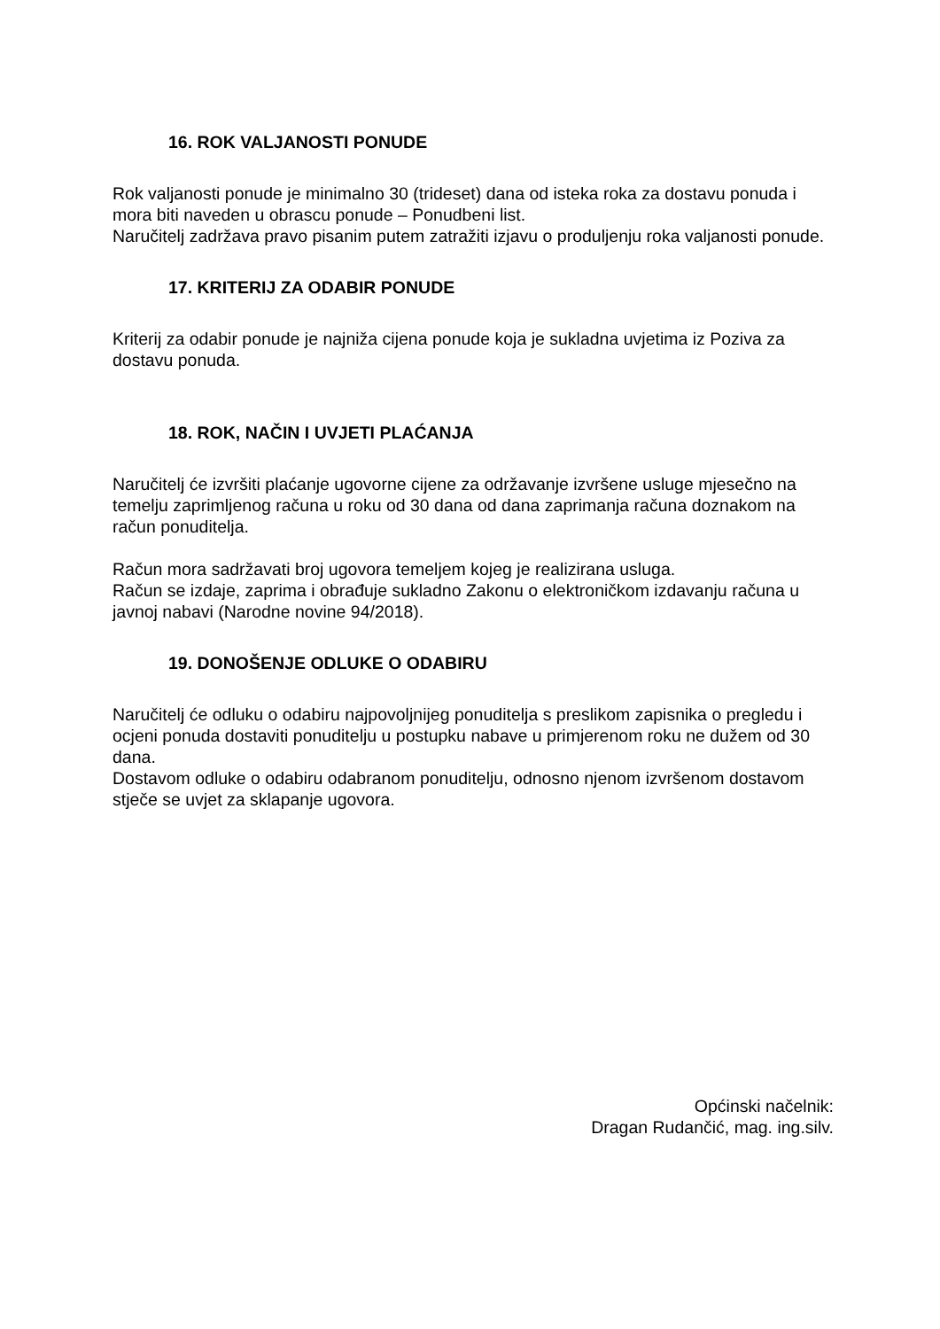16. ROK VALJANOSTI PONUDE
Rok valjanosti ponude je minimalno 30 (trideset) dana od isteka roka za dostavu ponuda i mora biti naveden u obrascu ponude – Ponudbeni list.
Naručitelj zadržava pravo pisanim putem zatražiti izjavu o produljenju roka valjanosti ponude.
17. KRITERIJ ZA ODABIR PONUDE
Kriterij za odabir ponude je najniža cijena ponude koja je sukladna uvjetima iz Poziva za dostavu ponuda.
18. ROK, NAČIN I UVJETI PLAĆANJA
Naručitelj će izvršiti plaćanje ugovorne cijene za održavanje izvršene usluge mjesečno na temelju zaprimljenog računa u roku od 30 dana od dana zaprimanja računa doznakom na račun ponuditelja.
Račun mora sadržavati broj ugovora temeljem kojeg je realizirana usluga.
Račun se izdaje, zaprima i obrađuje sukladno Zakonu o elektroničkom izdavanju računa u javnoj nabavi (Narodne novine 94/2018).
19. DONOŠENJE ODLUKE O ODABIRU
Naručitelj će odluku o odabiru najpovoljnijeg ponuditelja s preslikom zapisnika o pregledu i ocjeni ponuda dostaviti ponuditelju u postupku nabave u primjerenom roku ne dužem od 30 dana.
Dostavom odluke o odabiru odabranom ponuditelju, odnosno njenom izvršenom dostavom stječe se uvjet za sklapanje ugovora.
Općinski načelnik:
Dragan Rudančić, mag. ing.silv.